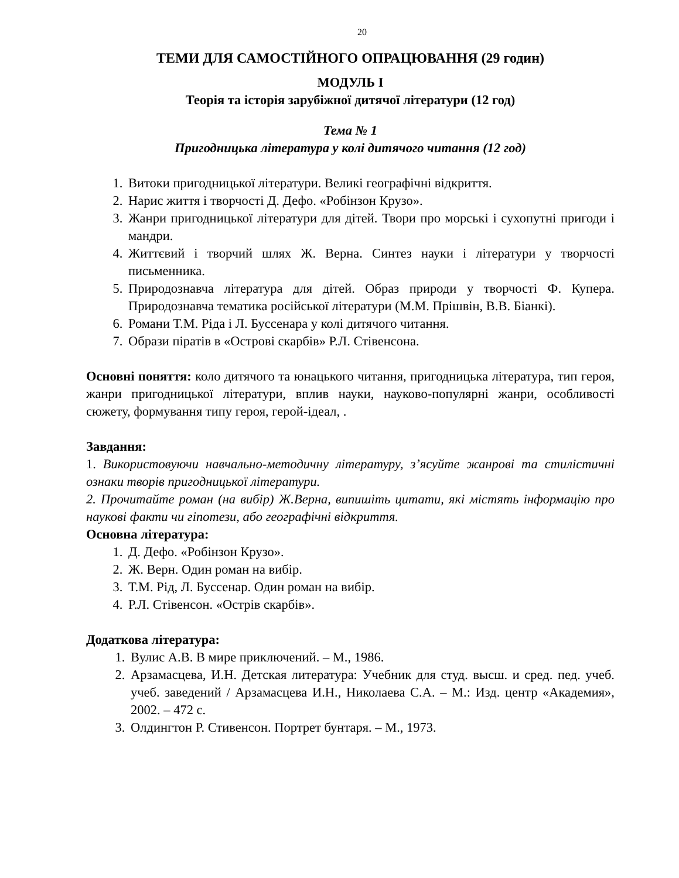20
ТЕМИ ДЛЯ САМОСТІЙНОГО ОПРАЦЮВАННЯ (29 годин)
МОДУЛЬ І
Теорія та історія зарубіжної дитячої літератури (12 год)
Тема № 1
Пригодницька література у колі дитячого читання (12 год)
1. Витоки пригодницької літератури. Великі географічні відкриття.
2. Нарис життя і творчості Д. Дефо. «Робінзон Крузо».
3. Жанри пригодницької літератури для дітей. Твори про морські і сухопутні пригоди і мандри.
4. Життєвий і творчий шлях Ж. Верна. Синтез науки і літератури у творчості письменника.
5. Природознавча література для дітей. Образ природи у творчості Ф. Купера. Природознавча тематика російської літератури (М.М. Прішвін, В.В. Біанкі).
6. Романи Т.М. Ріда і Л. Буссенара у колі дитячого читання.
7. Образи піратів в «Острові скарбів» Р.Л. Стівенсона.
Основні поняття: коло дитячого та юнацького читання, пригодницька література, тип героя, жанри пригодницької літератури, вплив науки, науково-популярні жанри, особливості сюжету, формування типу героя, герой-ідеал, .
Завдання:
1. Використовуючи навчально-методичну літературу, з’ясуйте жанрові та стилістичні ознаки творів пригодницької літератури.
2. Прочитайте роман (на вибір) Ж.Верна, випишіть цитати, які містять інформацію про наукові факти чи гіпотези, або географічні відкриття.
Основна література:
1. Д. Дефо. «Робінзон Крузо».
2. Ж. Верн. Один роман на вибір.
3. Т.М. Рід, Л. Буссенар. Один роман на вибір.
4. Р.Л. Стівенсон. «Острів скарбів».
Додаткова література:
1. Вулис А.В. В мире приключений. – М., 1986.
2. Арзамасцева, И.Н. Детская литература: Учебник для студ. высш. и сред. пед. учеб. учеб. заведений / Арзамасцева И.Н., Николаева С.А. – М.: Изд. центр «Академия», 2002. – 472 с.
3. Олдингтон Р. Стивенсон. Портрет бунтаря. – М., 1973.